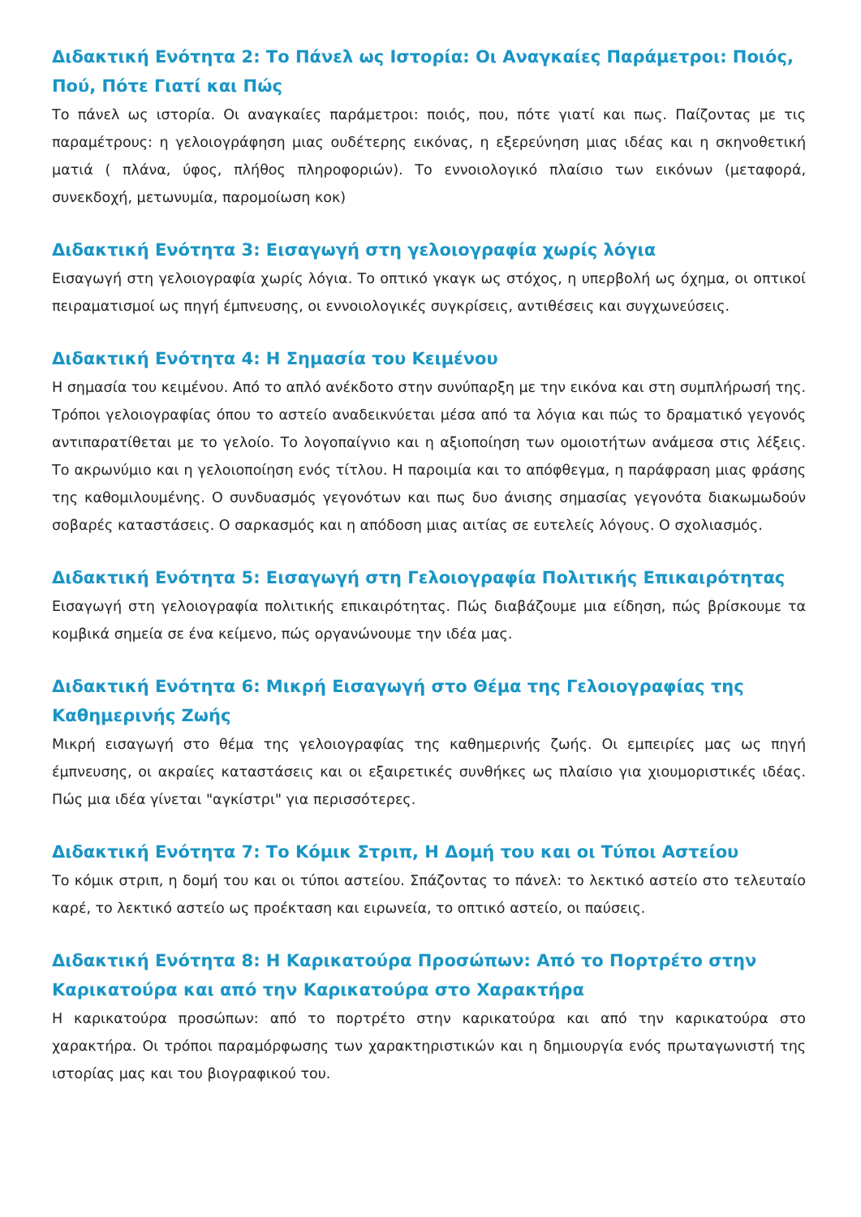Διδακτική Ενότητα 2: Το Πάνελ ως Ιστορία: Οι Αναγκαίες Παράμετροι: Ποιός, Πού, Πότε Γιατί και Πώς
Το πάνελ ως ιστορία. Οι αναγκαίες παράμετροι: ποιός, που, πότε γιατί και πως. Παίζοντας με τις παραμέτρους: η γελοιογράφηση μιας ουδέτερης εικόνας, η εξερεύνηση μιας ιδέας και η σκηνοθετική ματιά ( πλάνα, ύφος, πλήθος πληροφοριών). Το εννοιολογικό πλαίσιο των εικόνων (μεταφορά, συνεκδοχή, μετωνυμία, παρομοίωση κοκ)
Διδακτική Ενότητα 3: Εισαγωγή στη γελοιογραφία χωρίς λόγια
Εισαγωγή στη γελοιογραφία χωρίς λόγια. Το οπτικό γκαγκ ως στόχος, η υπερβολή ως όχημα, οι οπτικοί πειραματισμοί ως πηγή έμπνευσης, οι εννοιολογικές συγκρίσεις, αντιθέσεις και συγχωνεύσεις.
Διδακτική Ενότητα 4: Η Σημασία του Κειμένου
Η σημασία του κειμένου. Από το απλό ανέκδοτο στην συνύπαρξη με την εικόνα και στη συμπλήρωσή της. Τρόποι γελοιογραφίας όπου το αστείο αναδεικνύεται μέσα από τα λόγια και πώς το δραματικό γεγονός αντιπαρατίθεται με το γελοίο. Το λογοπαίγνιο και η αξιοποίηση των ομοιοτήτων ανάμεσα στις λέξεις. Το ακρωνύμιο και η γελοιοποίηση ενός τίτλου. Η παροιμία και το απόφθεγμα, η παράφραση μιας φράσης της καθομιλουμένης. Ο συνδυασμός γεγονότων και πως δυο άνισης σημασίας γεγονότα διακωμωδούν σοβαρές καταστάσεις. Ο σαρκασμός και η απόδοση μιας αιτίας σε ευτελείς λόγους. Ο σχολιασμός.
Διδακτική Ενότητα 5: Εισαγωγή στη Γελοιογραφία Πολιτικής Επικαιρότητας
Εισαγωγή στη γελοιογραφία πολιτικής επικαιρότητας. Πώς διαβάζουμε μια είδηση, πώς βρίσκουμε τα κομβικά σημεία σε ένα κείμενο, πώς οργανώνουμε την ιδέα μας.
Διδακτική Ενότητα 6: Μικρή Εισαγωγή στο Θέμα της Γελοιογραφίας της Καθημερινής Ζωής
Μικρή εισαγωγή στο θέμα της γελοιογραφίας της καθημερινής ζωής. Οι εμπειρίες μας ως πηγή έμπνευσης, οι ακραίες καταστάσεις και οι εξαιρετικές συνθήκες ως πλαίσιο για χιουμοριστικές ιδέας. Πώς μια ιδέα γίνεται "αγκίστρι" για περισσότερες.
Διδακτική Ενότητα 7: Το Κόμικ Στριπ, Η Δομή του και οι Τύποι Αστείου
Το κόμικ στριπ, η δομή του και οι τύποι αστείου. Σπάζοντας το πάνελ: το λεκτικό αστείο στο τελευταίο καρέ, το λεκτικό αστείο ως προέκταση και ειρωνεία, το οπτικό αστείο, οι παύσεις.
Διδακτική Ενότητα 8: Η Καρικατούρα Προσώπων: Από το Πορτρέτο στην Καρικατούρα και από την Καρικατούρα στο Χαρακτήρα
Η καρικατούρα προσώπων: από το πορτρέτο στην καρικατούρα και από την καρικατούρα στο χαρακτήρα. Οι τρόποι παραμόρφωσης των χαρακτηριστικών και η δημιουργία ενός πρωταγωνιστή της ιστορίας μας και του βιογραφικού του.